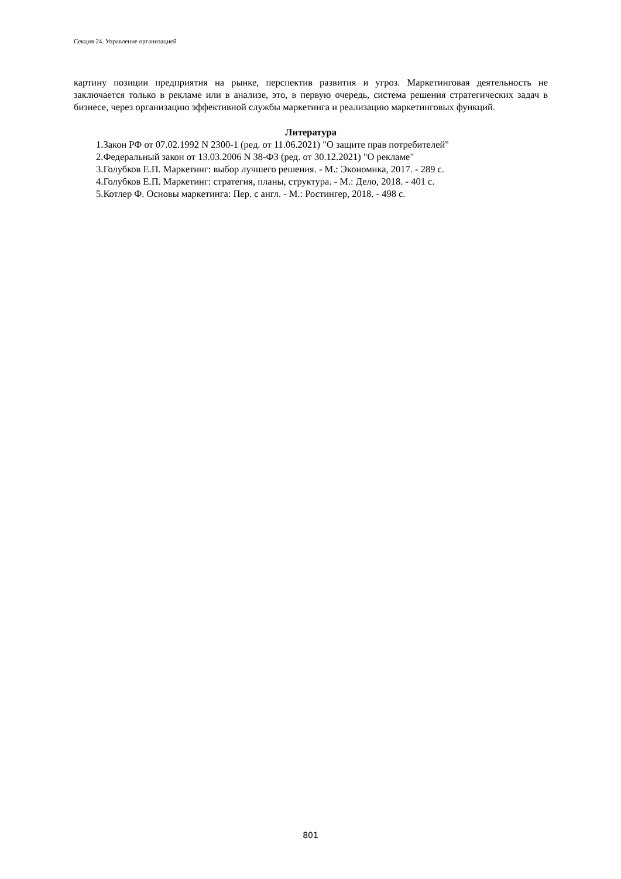Секция 24. Управление организацией
картину позиции предприятия на рынке, перспектив развития и угроз. Маркетинговая деятельность не заключается только в рекламе или в анализе, это, в первую очередь, система решения стратегических задач в бизнесе, через организацию эффективной службы маркетинга и реализацию маркетинговых функций.
Литература
1.Закон РФ от 07.02.1992 N 2300-1 (ред. от 11.06.2021) "О защите прав потребителей"
2.Федеральный закон от 13.03.2006 N 38-ФЗ (ред. от 30.12.2021) "О рекламе"
3.Голубков Е.П. Маркетинг: выбор лучшего решения. - М.: Экономика, 2017. - 289 с.
4.Голубков Е.П. Маркетинг: стратегия, планы, структура. - М.: Дело, 2018. - 401 с.
5.Котлер Ф. Основы маркетинга: Пер. с англ. - М.: Ростингер, 2018. - 498 с.
801